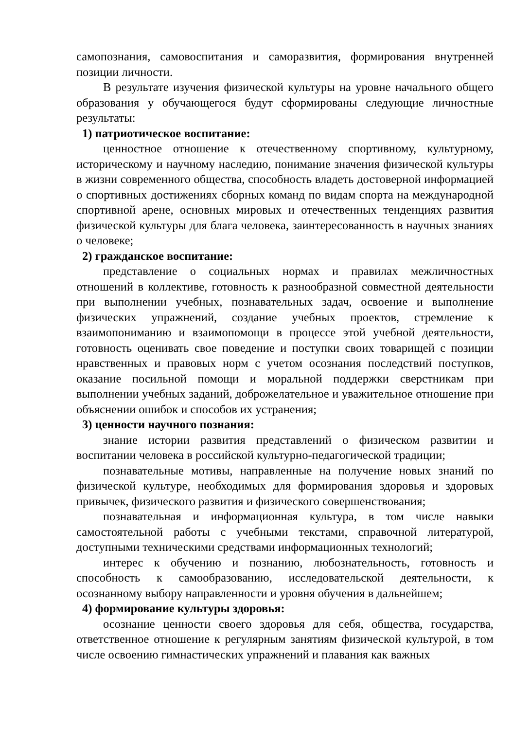самопознания, самовоспитания и саморазвития, формирования внутренней позиции личности.
В результате изучения физической культуры на уровне начального общего образования у обучающегося будут сформированы следующие личностные результаты:
1) патриотическое воспитание:
ценностное отношение к отечественному спортивному, культурному, историческому и научному наследию, понимание значения физической культуры в жизни современного общества, способность владеть достоверной информацией о спортивных достижениях сборных команд по видам спорта на международной спортивной арене, основных мировых и отечественных тенденциях развития физической культуры для блага человека, заинтересованность в научных знаниях о человеке;
2) гражданское воспитание:
представление о социальных нормах и правилах межличностных отношений в коллективе, готовность к разнообразной совместной деятельности при выполнении учебных, познавательных задач, освоение и выполнение физических упражнений, создание учебных проектов, стремление к взаимопониманию и взаимопомощи в процессе этой учебной деятельности, готовность оценивать свое поведение и поступки своих товарищей с позиции нравственных и правовых норм с учетом осознания последствий поступков, оказание посильной помощи и моральной поддержки сверстникам при выполнении учебных заданий, доброжелательное и уважительное отношение при объяснении ошибок и способов их устранения;
3) ценности научного познания:
знание истории развития представлений о физическом развитии и воспитании человека в российской культурно-педагогической традиции;
познавательные мотивы, направленные на получение новых знаний по физической культуре, необходимых для формирования здоровья и здоровых привычек, физического развития и физического совершенствования;
познавательная и информационная культура, в том числе навыки самостоятельной работы с учебными текстами, справочной литературой, доступными техническими средствами информационных технологий;
интерес к обучению и познанию, любознательность, готовность и способность к самообразованию, исследовательской деятельности, к осознанному выбору направленности и уровня обучения в дальнейшем;
4) формирование культуры здоровья:
осознание ценности своего здоровья для себя, общества, государства, ответственное отношение к регулярным занятиям физической культурой, в том числе освоению гимнастических упражнений и плавания как важных